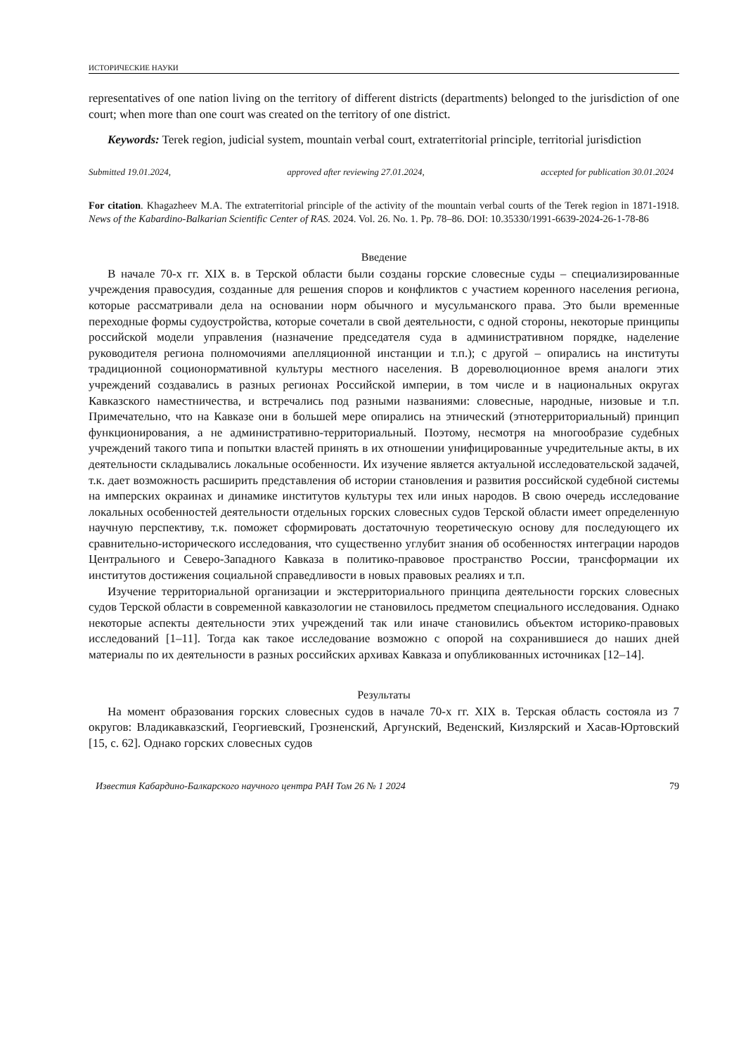ИСТОРИЧЕСКИЕ НАУКИ
representatives of one nation living on the territory of different districts (departments) belonged to the jurisdiction of one court; when more than one court was created on the territory of one district.
Keywords: Terek region, judicial system, mountain verbal court, extraterritorial principle, territorial jurisdiction
Submitted 19.01.2024, approved after reviewing 27.01.2024, accepted for publication 30.01.2024
For citation. Khagazheev M.A. The extraterritorial principle of the activity of the mountain verbal courts of the Terek region in 1871-1918. News of the Kabardino-Balkarian Scientific Center of RAS. 2024. Vol. 26. No. 1. Pp. 78–86. DOI: 10.35330/1991-6639-2024-26-1-78-86
Введение
В начале 70-х гг. XIX в. в Терской области были созданы горские словесные суды – специализированные учреждения правосудия, созданные для решения споров и конфликтов с участием коренного населения региона, которые рассматривали дела на основании норм обычного и мусульманского права. Это были временные переходные формы судоустройства, которые сочетали в свой деятельности, с одной стороны, некоторые принципы российской модели управления (назначение председателя суда в административном порядке, наделение руководителя региона полномочиями апелляционной инстанции и т.п.); с другой – опирались на институты традиционной соционормативной культуры местного населения. В дореволюционное время аналоги этих учреждений создавались в разных регионах Российской империи, в том числе и в национальных округах Кавказского наместничества, и встречались под разными названиями: словесные, народные, низовые и т.п. Примечательно, что на Кавказе они в большей мере опирались на этнический (этнотерриториальный) принцип функционирования, а не административно-территориальный. Поэтому, несмотря на многообразие судебных учреждений такого типа и попытки властей принять в их отношении унифицированные учредительные акты, в их деятельности складывались локальные особенности. Их изучение является актуальной исследовательской задачей, т.к. дает возможность расширить представления об истории становления и развития российской судебной системы на имперских окраинах и динамике институтов культуры тех или иных народов. В свою очередь исследование локальных особенностей деятельности отдельных горских словесных судов Терской области имеет определенную научную перспективу, т.к. поможет сформировать достаточную теоретическую основу для последующего их сравнительно-исторического исследования, что существенно углубит знания об особенностях интеграции народов Центрального и Северо-Западного Кавказа в политико-правовое пространство России, трансформации их институтов достижения социальной справедливости в новых правовых реалиях и т.п.
Изучение территориальной организации и экстерриториального принципа деятельности горских словесных судов Терской области в современной кавказологии не становилось предметом специального исследования. Однако некоторые аспекты деятельности этих учреждений так или иначе становились объектом историко-правовых исследований [1–11]. Тогда как такое исследование возможно с опорой на сохранившиеся до наших дней материалы по их деятельности в разных российских архивах Кавказа и опубликованных источниках [12–14].
Результаты
На момент образования горских словесных судов в начале 70-х гг. XIX в. Терская область состояла из 7 округов: Владикавказский, Георгиевский, Грозненский, Аргунский, Веденский, Кизлярский и Хасав-Юртовский [15, с. 62]. Однако горских словесных судов
Известия Кабардино-Балкарского научного центра РАН Том 26 № 1 2024 79